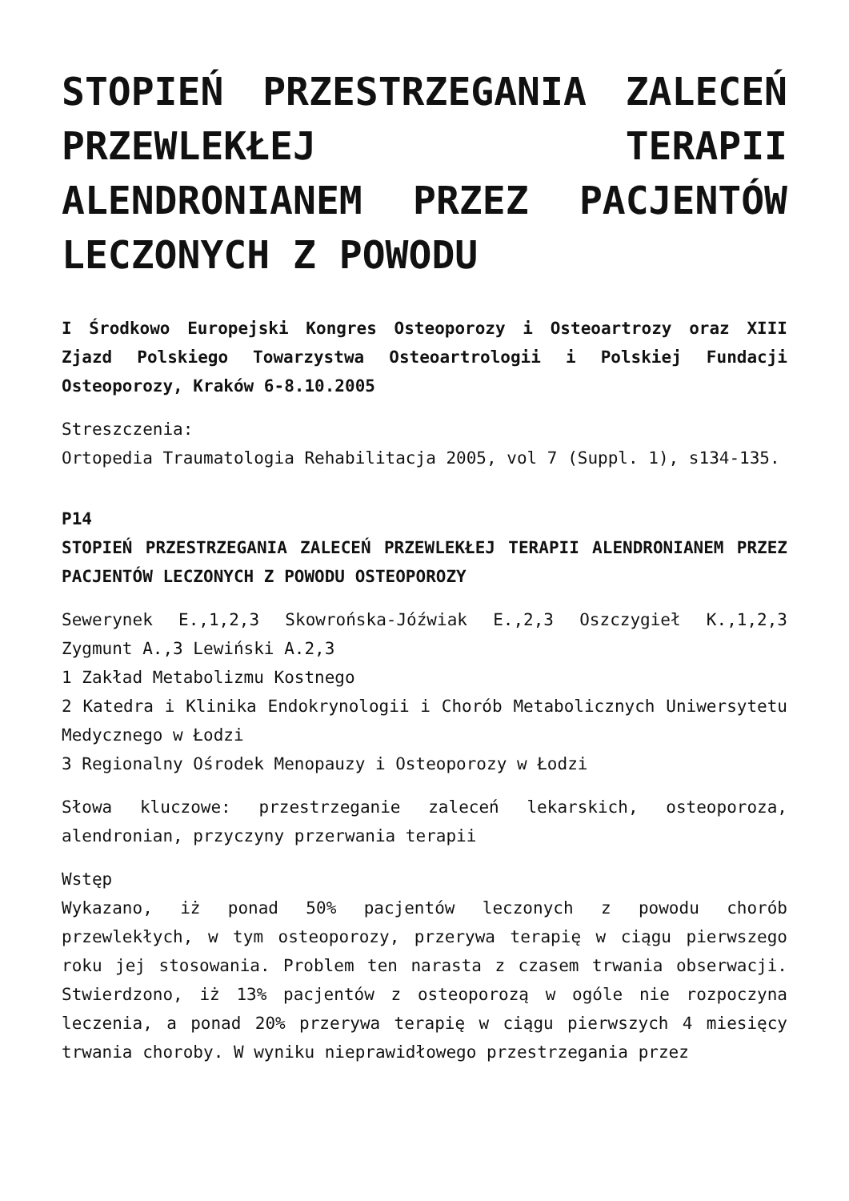STOPIEŃ PRZESTRZEGANIA ZALECEŃ PRZEWLEKŁEJ TERAPII ALENDRONIANEM PRZEZ PACJENTÓW LECZONYCH Z POWODU
I Środkowo Europejski Kongres Osteoporozy i Osteoartrozy oraz XIII Zjazd Polskiego Towarzystwa Osteoartrologii i Polskiej Fundacji Osteoporozy, Kraków 6-8.10.2005
Streszczenia:
Ortopedia Traumatologia Rehabilitacja 2005, vol 7 (Suppl. 1), s134-135.
P14
STOPIEŃ PRZESTRZEGANIA ZALECEŃ PRZEWLEKŁEJ TERAPII ALENDRONIANEM PRZEZ PACJENTÓW LECZONYCH Z POWODU OSTEOPOROZY
Sewerynek E.,1,2,3 Skowrońska-Jóźwiak E.,2,3 Oszczygieł K.,1,2,3 Zygmunt A.,3 Lewiński A.2,3
1 Zakład Metabolizmu Kostnego
2 Katedra i Klinika Endokrynologii i Chorób Metabolicznych Uniwersytetu Medycznego w Łodzi
3 Regionalny Ośrodek Menopauzy i Osteoporozy w Łodzi
Słowa kluczowe: przestrzeganie zaleceń lekarskich, osteoporoza, alendronian, przyczyny przerwania terapii
Wstęp
Wykazano, iż ponad 50% pacjentów leczonych z powodu chorób przewlekłych, w tym osteoporozy, przerywa terapię w ciągu pierwszego roku jej stosowania. Problem ten narasta z czasem trwania obserwacji. Stwierdzono, iż 13% pacjentów z osteoporozą w ogóle nie rozpoczyna leczenia, a ponad 20% przerywa terapię w ciągu pierwszych 4 miesięcy trwania choroby. W wyniku nieprawidłowego przestrzegania przez